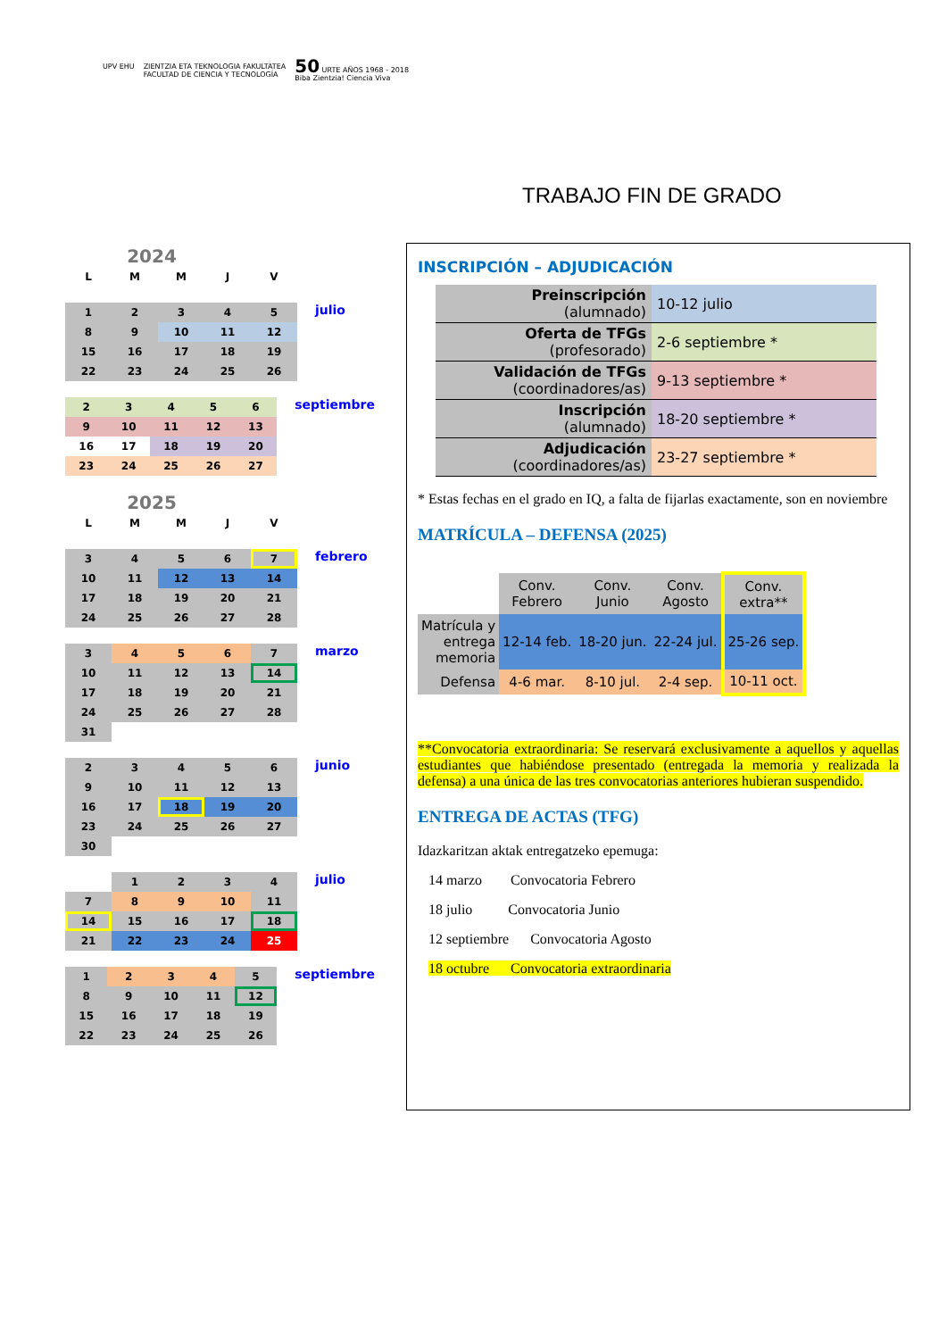UPV EHU ZIENTZIA ETA TEKNOLOGIA FAKULTATEA
FACULTAD DE CIENCIA Y TECNOLOGÍA
50 URTE AÑOS 1968 - 2018
Biba Zientzia! Ciencia Viva
TRABAJO FIN DE GRADO
2024
| L | M | M | J | V |
| 1 | 2 | 3 | 4 | 5 |
| 8 | 9 | 10 | 11 | 12 |
| 15 | 16 | 17 | 18 | 19 |
| 22 | 23 | 24 | 25 | 26 |
julio
| 2 | 3 | 4 | 5 | 6 |
| 9 | 10 | 11 | 12 | 13 |
| 16 | 17 | 18 | 19 | 20 |
| 23 | 24 | 25 | 26 | 27 |
septiembre
2025
| L | M | M | J | V |
| 3 | 4 | 5 | 6 | 7 |
| 10 | 11 | 12 | 13 | 14 |
| 17 | 18 | 19 | 20 | 21 |
| 24 | 25 | 26 | 27 | 28 |
febrero
| 3 | 4 | 5 | 6 | 7 |
| 10 | 11 | 12 | 13 | 14 |
| 17 | 18 | 19 | 20 | 21 |
| 24 | 25 | 26 | 27 | 28 |
| 31 | | | | |
marzo
| 2 | 3 | 4 | 5 | 6 |
| 9 | 10 | 11 | 12 | 13 |
| 16 | 17 | 18 | 19 | 20 |
| 23 | 24 | 25 | 26 | 27 |
| 30 | | | | |
junio
| | 1 | 2 | 3 | 4 |
| 7 | 8 | 9 | 10 | 11 |
| 14 | 15 | 16 | 17 | 18 |
| 21 | 22 | 23 | 24 | 25 |
julio
| 1 | 2 | 3 | 4 | 5 |
| 8 | 9 | 10 | 11 | 12 |
| 15 | 16 | 17 | 18 | 19 |
| 22 | 23 | 24 | 25 | 26 |
septiembre
INSCRIPCIÓN – ADJUDICACIÓN
| Preinscripción (alumnado) | 10-12 julio |
| Oferta de TFGs (profesorado) | 2-6 septiembre * |
| Validación de TFGs (coordinadores/as) | 9-13 septiembre * |
| Inscripción (alumnado) | 18-20 septiembre * |
| Adjudicación (coordinadores/as) | 23-27 septiembre * |
* Estas fechas en el grado en IQ, a falta de fijarlas exactamente, son en noviembre
MATRÍCULA – DEFENSA (2025)
| | Conv. Febrero | Conv. Junio | Conv. Agosto | Conv. extra** |
| --- | --- | --- | --- | --- |
| Matrícula y entrega memoria | 12-14 feb. | 18-20 jun. | 22-24 jul. | 25-26 sep. |
| Defensa | 4-6 mar. | 8-10 jul. | 2-4 sep. | 10-11 oct. |
**Convocatoria extraordinaria: Se reservará exclusivamente a aquellos y aquellas estudiantes que habiéndose presentado (entregada la memoria y realizada la defensa) a una única de las tres convocatorias anteriores hubieran suspendido.
ENTREGA DE ACTAS (TFG)
Idazkaritzan aktak entregatzeko epemuga:
14 marzo Convocatoria Febrero
18 julio Convocatoria Junio
12 septiembre Convocatoria Agosto
18 octubre Convocatoria extraordinaria